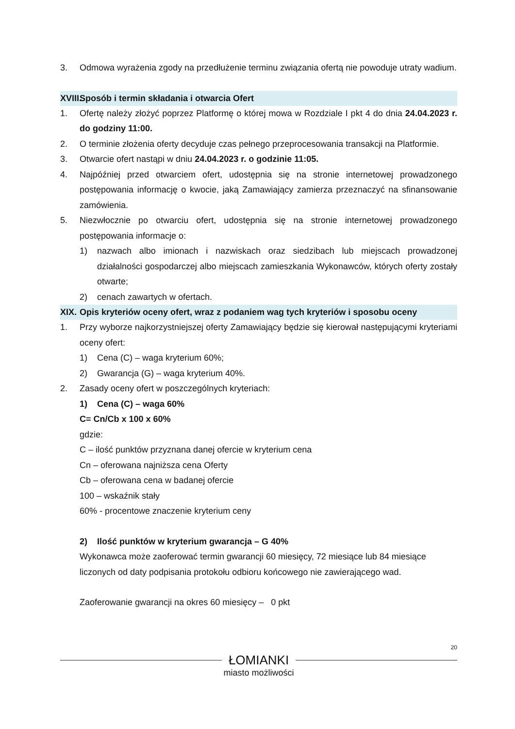3. Odmowa wyrażenia zgody na przedłużenie terminu związania ofertą nie powoduje utraty wadium.
XVIII.
Sposób i termin składania i otwarcia Ofert
1. Ofertę należy złożyć poprzez Platformę o której mowa w Rozdziale I pkt 4 do dnia 24.04.2023 r. do godziny 11:00.
2. O terminie złożenia oferty decyduje czas pełnego przeprocesowania transakcji na Platformie.
3. Otwarcie ofert nastąpi w dniu 24.04.2023 r. o godzinie 11:05.
4. Najpóźniej przed otwarciem ofert, udostępnia się na stronie internetowej prowadzonego postępowania informację o kwocie, jaką Zamawiający zamierza przeznaczyć na sfinansowanie zamówienia.
5. Niezwłocznie po otwarciu ofert, udostępnia się na stronie internetowej prowadzonego postępowania informacje o:
1) nazwach albo imionach i nazwiskach oraz siedzibach lub miejscach prowadzonej działalności gospodarczej albo miejscach zamieszkania Wykonawców, których oferty zostały otwarte;
2) cenach zawartych w ofertach.
XIX.
Opis kryteriów oceny ofert, wraz z podaniem wag tych kryteriów i sposobu oceny
1. Przy wyborze najkorzystniejszej oferty Zamawiający będzie się kierował następującymi kryteriami oceny ofert:
1) Cena (C) – waga kryterium 60%;
2) Gwarancja (G) – waga kryterium 40%.
2. Zasady oceny ofert w poszczególnych kryteriach:
1) Cena (C) – waga 60%
C= Cn/Cb x 100 x 60%
gdzie:
C – ilość punktów przyznana danej ofercie w kryterium cena
Cn – oferowana najniższa cena Oferty
Cb – oferowana cena w badanej ofercie
100 – wskaźnik stały
60% - procentowe znaczenie kryterium ceny
2) Ilość punktów w kryterium gwarancja – G 40%
Wykonawca może zaoferować termin gwarancji 60 miesięcy, 72 miesiące lub 84 miesiące liczonych od daty podpisania protokołu odbioru końcowego nie zawierającego wad.
Zaoferowanie gwarancji na okres 60 miesięcy – 0 pkt
20
ŁOMIANKI
miasto możliwości